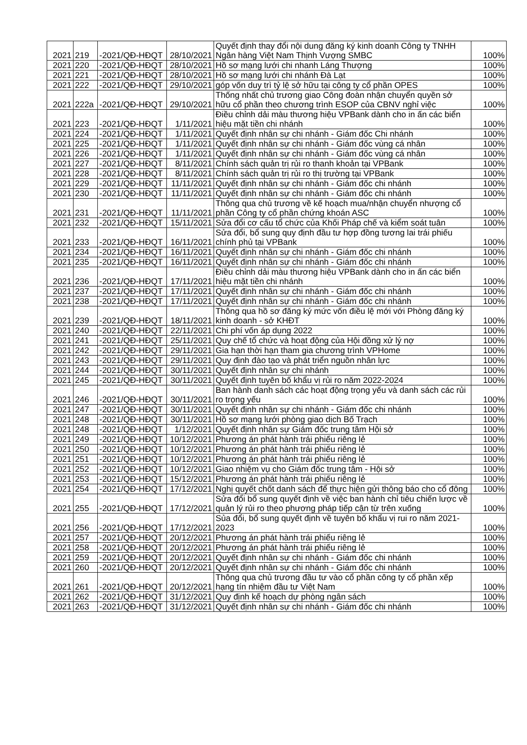| 2021 | 219 | -2021/QĐ-HĐQT | 28/10/2021 | Quyết định thay đổi nội dung đăng ký kinh doanh Công ty TNHH Ngân hàng Việt Nam Thịnh Vượng SMBC | 100% |
| 2021 | 220 | -2021/QĐ-HĐQT | 28/10/2021 | Hồ sơ mạng lưới chi nhanh Láng Thượng | 100% |
| 2021 | 221 | -2021/QĐ-HĐQT | 28/10/2021 | Hồ sơ mạng lưới chi nhánh Đà Lạt | 100% |
| 2021 | 222 | -2021/QĐ-HĐQT | 29/10/2021 | góp vốn duy trì tỷ lệ sở hữu tại công ty cổ phần OPES | 100% |
| 2021 | 222a | -2021/QĐ-HĐQT | 29/10/2021 | Thống nhất chủ trương giao Công đoàn nhận chuyển quyền sở hữu cổ phần theo chương trình ESOP của CBNV nghỉ việc | 100% |
| 2021 | 223 | -2021/QĐ-HĐQT | 1/11/2021 | Điều chỉnh dải màu thương hiệu VPBank dành cho in ấn các biển hiệu mặt tiền chi nhánh | 100% |
| 2021 | 224 | -2021/QĐ-HĐQT | 1/11/2021 | Quyết định nhân sự chi nhánh - Giám đốc Chi nhánh | 100% |
| 2021 | 225 | -2021/QĐ-HĐQT | 1/11/2021 | Quyết định nhân sự chi nhánh - Giám đốc vùng cá nhân | 100% |
| 2021 | 226 | -2021/QĐ-HĐQT | 1/11/2021 | Quyết định nhân sự chi nhánh - Giám đốc vùng cá nhân | 100% |
| 2021 | 227 | -2021/QĐ-HĐQT | 8/11/2021 | Chính sách quản trị rủi ro thanh khoản tại VPBank | 100% |
| 2021 | 228 | -2021/QĐ-HĐQT | 8/11/2021 | Chính sách quản trị rủi ro thị trường tại VPBank | 100% |
| 2021 | 229 | -2021/QĐ-HĐQT | 11/11/2021 | Quyết định nhân sự chi nhánh - Giám đốc chi nhánh | 100% |
| 2021 | 230 | -2021/QĐ-HĐQT | 11/11/2021 | Quyết định nhân sự chi nhánh - Giám đốc chi nhánh | 100% |
| 2021 | 231 | -2021/QĐ-HĐQT | 11/11/2021 | Thông qua chủ trương về kế hoạch mua/nhận chuyển nhượng cổ phần Công ty cổ phần chứng khoán ASC | 100% |
| 2021 | 232 | -2021/QĐ-HĐQT | 15/11/2021 | Sửa đổi cơ cấu tổ chức của Khối Pháp chế và kiểm soát tuân | 100% |
| 2021 | 233 | -2021/QĐ-HĐQT | 16/11/2021 | Sửa đổi, bổ sung quy định đầu tư hợp đồng tương lai trái phiếu chính phủ tại VPBank | 100% |
| 2021 | 234 | -2021/QĐ-HĐQT | 16/11/2021 | Quyết định nhân sự chi nhánh - Giám đốc chi nhánh | 100% |
| 2021 | 235 | -2021/QĐ-HĐQT | 16/11/2021 | Quyết định nhân sự chi nhánh - Giám đốc chi nhánh | 100% |
| 2021 | 236 | -2021/QĐ-HĐQT | 17/11/2021 | Điều chỉnh dải màu thương hiệu VPBank dành cho in ấn các biển hiệu mặt tiền chi nhánh | 100% |
| 2021 | 237 | -2021/QĐ-HĐQT | 17/11/2021 | Quyết định nhân sự chi nhánh - Giám đốc chi nhánh | 100% |
| 2021 | 238 | -2021/QĐ-HĐQT | 17/11/2021 | Quyết định nhân sự chi nhánh - Giám đốc chi nhánh | 100% |
| 2021 | 239 | -2021/QĐ-HĐQT | 18/11/2021 | Thông qua hồ sơ đăng ký mức vốn điều lệ mới với Phòng đăng ký kinh doanh - sở KHĐT | 100% |
| 2021 | 240 | -2021/QĐ-HĐQT | 22/11/2021 | Chi phí vốn áp dụng 2022 | 100% |
| 2021 | 241 | -2021/QĐ-HĐQT | 25/11/2021 | Quy chế tổ chức và hoạt động của Hội đồng xử lý nợ | 100% |
| 2021 | 242 | -2021/QĐ-HĐQT | 29/11/2021 | Gia hạn thời hạn tham gia chương trình VPHome | 100% |
| 2021 | 243 | -2021/QĐ-HĐQT | 29/11/2021 | Quy định đào tạo và phát triển nguồn nhân lực | 100% |
| 2021 | 244 | -2021/QĐ-HĐQT | 30/11/2021 | Quyết định nhân sự chi nhánh | 100% |
| 2021 | 245 | -2021/QĐ-HĐQT | 30/11/2021 | Quyết định tuyên bố khẩu vị rủi ro năm 2022-2024 | 100% |
| 2021 | 246 | -2021/QĐ-HĐQT | 30/11/2021 | Ban hành danh sách các hoạt động trọng yếu và danh sách các rủi ro trọng yếu | 100% |
| 2021 | 247 | -2021/QĐ-HĐQT | 30/11/2021 | Quyết định nhân sự chi nhánh - Giám đốc chi nhánh | 100% |
| 2021 | 248 | -2021/QĐ-HĐQT | 30/11/2021 | Hồ sơ mạng lưới phòng giao dịch Bố Trạch | 100% |
| 2021 | 248 | -2021/QĐ-HĐQT | 1/12/2021 | Quyết định nhân sự Giám đốc trung tâm Hội sở | 100% |
| 2021 | 249 | -2021/QĐ-HĐQT | 10/12/2021 | Phương án phát hành trái phiếu riêng lẻ | 100% |
| 2021 | 250 | -2021/QĐ-HĐQT | 10/12/2021 | Phương án phát hành trái phiếu riêng lẻ | 100% |
| 2021 | 251 | -2021/QĐ-HĐQT | 10/12/2021 | Phương án phát hành trái phiếu riêng lẻ | 100% |
| 2021 | 252 | -2021/QĐ-HĐQT | 10/12/2021 | Giao nhiệm vụ cho Giám đốc trung tâm - Hội sở | 100% |
| 2021 | 253 | -2021/QĐ-HĐQT | 15/12/2021 | Phương án phát hành trái phiếu riêng lẻ | 100% |
| 2021 | 254 | -2021/QĐ-HĐQT | 17/12/2021 | Nghị quyết chốt danh sách để thực hiện gửi thông báo cho cổ đông | 100% |
| 2021 | 255 | -2021/QĐ-HĐQT | 17/12/2021 | Sửa đổi bổ sung quyết định về việc ban hành chỉ tiêu chiến lược về quản lý rủi ro theo phương pháp tiếp cận từ trên xuống | 100% |
| 2021 | 256 | -2021/QĐ-HĐQT | 17/12/2021 | Sủa đổi, bổ sung quyết định về tuyên bố khẩu vị rui ro năm 2021-2023 | 100% |
| 2021 | 257 | -2021/QĐ-HĐQT | 20/12/2021 | Phương án phát hành trái phiếu riêng lẻ | 100% |
| 2021 | 258 | -2021/QĐ-HĐQT | 20/12/2021 | Phương án phát hành trái phiếu riêng lẻ | 100% |
| 2021 | 259 | -2021/QĐ-HĐQT | 20/12/2021 | Quyết định nhân sự chi nhánh - Giám đốc chi nhánh | 100% |
| 2021 | 260 | -2021/QĐ-HĐQT | 20/12/2021 | Quyết định nhân sự chi nhánh - Giám đốc chi nhánh | 100% |
| 2021 | 261 | -2021/QĐ-HĐQT | 20/12/2021 | Thông qua chủ trương đầu tư vào cổ phần công ty cổ phần xếp hạng tín nhiệm đầu tư Việt Nam | 100% |
| 2021 | 262 | -2021/QĐ-HĐQT | 31/12/2021 | Quy định kế hoạch dự phòng ngân sách | 100% |
| 2021 | 263 | -2021/QĐ-HĐQT | 31/12/2021 | Quyết định nhân sự chi nhánh - Giám đốc chi nhánh | 100% |